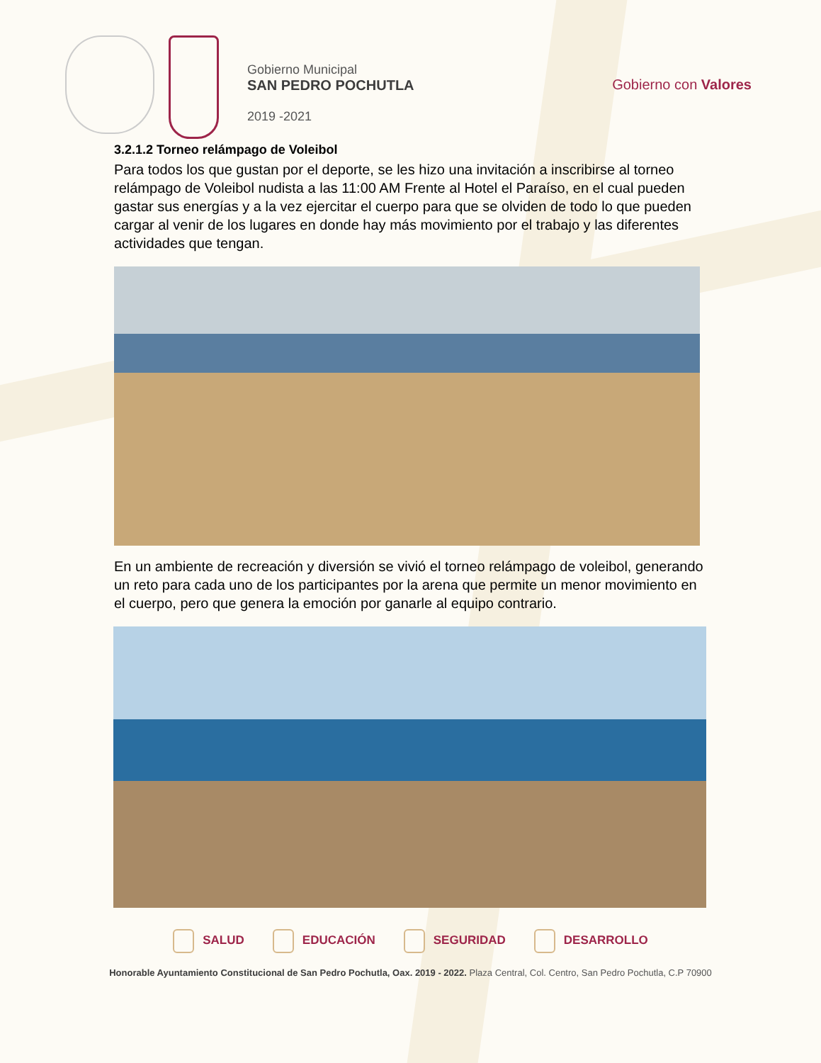Gobierno Municipal
SAN PEDRO POCHUTLA
2019 -2021
Gobierno con Valores
3.2.1.2 Torneo relámpago de Voleibol
Para todos los que gustan por el deporte, se les hizo una invitación a inscribirse al torneo relámpago de Voleibol nudista a las 11:00 AM Frente al Hotel el Paraíso, en el cual pueden gastar sus energías y a la vez ejercitar el cuerpo para que se olviden de todo lo que pueden cargar al venir de los lugares en donde hay más movimiento por el trabajo y las diferentes actividades que tengan.
En un ambiente de recreación y diversión se vivió el torneo relámpago de voleibol, generando un reto para cada uno de los participantes por la arena que permite un menor movimiento en el cuerpo, pero que genera la emoción por ganarle al equipo contrario.
SALUD EDUCACIÓN SEGURIDAD DESARROLLO
Honorable Ayuntamiento Constitucional de San Pedro Pochutla, Oax. 2019 - 2022. Plaza Central, Col. Centro, San Pedro Pochutla, C.P 70900